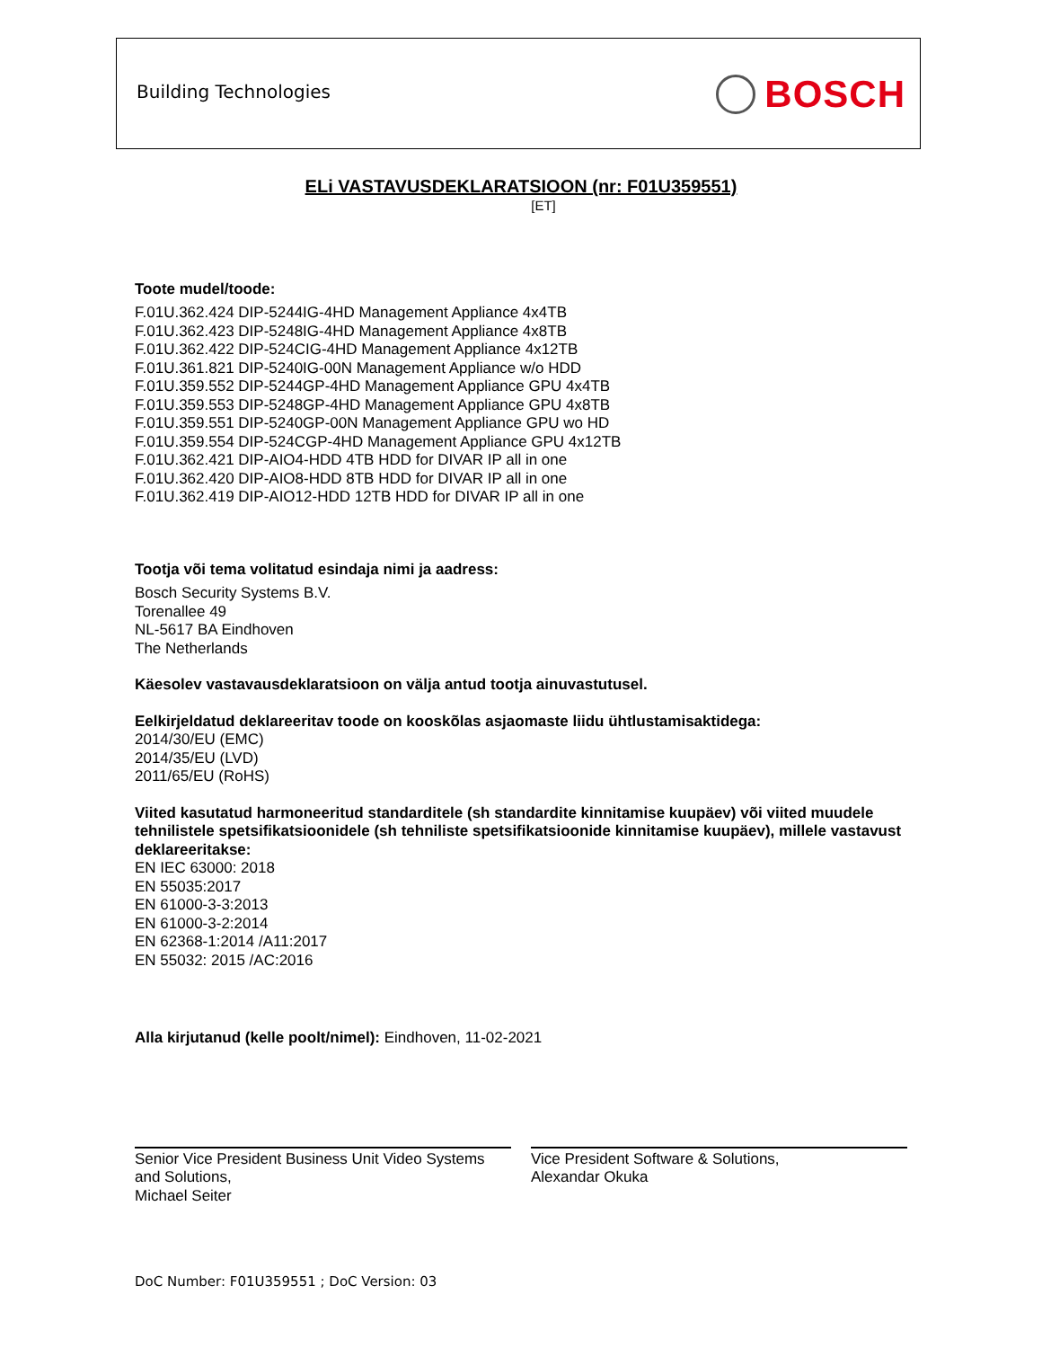Building Technologies BOSCH
ELi VASTAVUSDEKLARATSIOON (nr: F01U359551)
[ET]
Toote mudel/toode:
F.01U.362.424 DIP-5244IG-4HD Management Appliance 4x4TB
F.01U.362.423 DIP-5248IG-4HD Management Appliance 4x8TB
F.01U.362.422 DIP-524CIG-4HD Management Appliance 4x12TB
F.01U.361.821 DIP-5240IG-00N Management Appliance w/o HDD
F.01U.359.552 DIP-5244GP-4HD Management Appliance GPU 4x4TB
F.01U.359.553 DIP-5248GP-4HD Management Appliance GPU 4x8TB
F.01U.359.551 DIP-5240GP-00N Management Appliance GPU wo HD
F.01U.359.554 DIP-524CGP-4HD Management Appliance GPU 4x12TB
F.01U.362.421 DIP-AIO4-HDD 4TB HDD for DIVAR IP all in one
F.01U.362.420 DIP-AIO8-HDD 8TB HDD for DIVAR IP all in one
F.01U.362.419 DIP-AIO12-HDD 12TB HDD for DIVAR IP all in one
Tootja või tema volitatud esindaja nimi ja aadress:
Bosch Security Systems B.V.
Torenallee 49
NL-5617 BA Eindhoven
The Netherlands
Käesolev vastavausdeklaratsioon on välja antud tootja ainuvastutusel.
Eelkirjeldatud deklareeritav toode on kooskõlas asjaomaste liidu ühtlustamisaktidega:
2014/30/EU (EMC)
2014/35/EU (LVD)
2011/65/EU (RoHS)
Viited kasutatud harmoneeritud standarditele (sh standardite kinnitamise kuupäev) või viited muudele tehnilistele spetsifikatsioonidele (sh tehniliste spetsifikatsioonide kinnitamise kuupäev), millele vastavust deklareeritakse:
EN IEC 63000: 2018
EN 55035:2017
EN 61000-3-3:2013
EN 61000-3-2:2014
EN 62368-1:2014 /A11:2017
EN 55032: 2015 /AC:2016
Alla kirjutanud (kelle poolt/nimel): Eindhoven, 11-02-2021
Senior Vice President Business Unit Video Systems and Solutions,
Michael Seiter
Vice President Software & Solutions,
Alexandar Okuka
DoC Number: F01U359551 ; DoC Version: 03